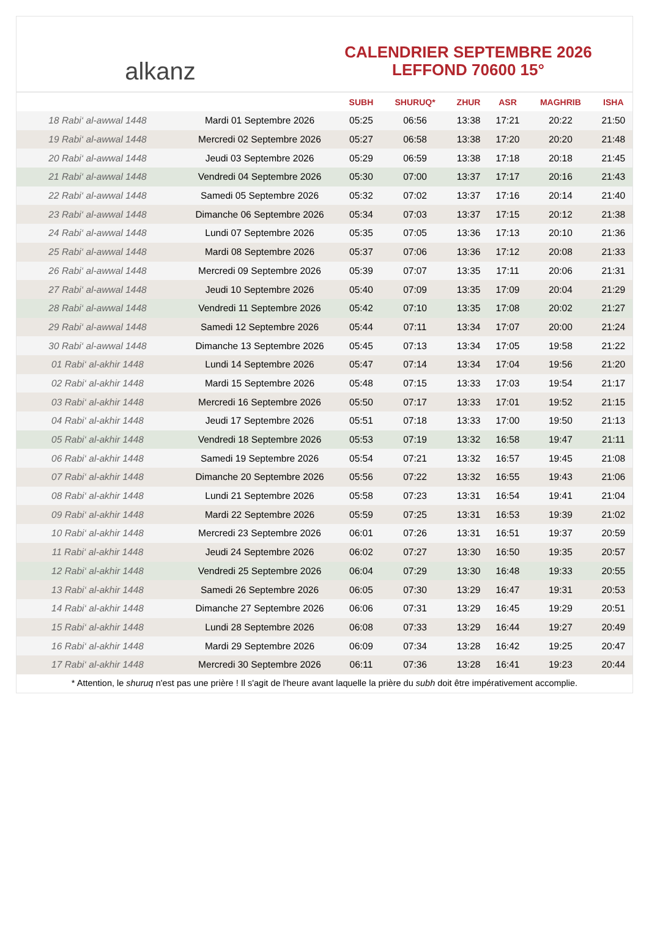alkanz
CALENDRIER SEPTEMBRE 2026
LEFFOND 70600 15°
| | | SUBH | SHURUQ* | ZHUR | ASR | MAGHRIB | ISHA |
| --- | --- | --- | --- | --- | --- | --- | --- |
| 18 Rabi‘ al-awwal 1448 | Mardi 01 Septembre 2026 | 05:25 | 06:56 | 13:38 | 17:21 | 20:22 | 21:50 |
| 19 Rabi‘ al-awwal 1448 | Mercredi 02 Septembre 2026 | 05:27 | 06:58 | 13:38 | 17:20 | 20:20 | 21:48 |
| 20 Rabi‘ al-awwal 1448 | Jeudi 03 Septembre 2026 | 05:29 | 06:59 | 13:38 | 17:18 | 20:18 | 21:45 |
| 21 Rabi‘ al-awwal 1448 | Vendredi 04 Septembre 2026 | 05:30 | 07:00 | 13:37 | 17:17 | 20:16 | 21:43 |
| 22 Rabi‘ al-awwal 1448 | Samedi 05 Septembre 2026 | 05:32 | 07:02 | 13:37 | 17:16 | 20:14 | 21:40 |
| 23 Rabi‘ al-awwal 1448 | Dimanche 06 Septembre 2026 | 05:34 | 07:03 | 13:37 | 17:15 | 20:12 | 21:38 |
| 24 Rabi‘ al-awwal 1448 | Lundi 07 Septembre 2026 | 05:35 | 07:05 | 13:36 | 17:13 | 20:10 | 21:36 |
| 25 Rabi‘ al-awwal 1448 | Mardi 08 Septembre 2026 | 05:37 | 07:06 | 13:36 | 17:12 | 20:08 | 21:33 |
| 26 Rabi‘ al-awwal 1448 | Mercredi 09 Septembre 2026 | 05:39 | 07:07 | 13:35 | 17:11 | 20:06 | 21:31 |
| 27 Rabi‘ al-awwal 1448 | Jeudi 10 Septembre 2026 | 05:40 | 07:09 | 13:35 | 17:09 | 20:04 | 21:29 |
| 28 Rabi‘ al-awwal 1448 | Vendredi 11 Septembre 2026 | 05:42 | 07:10 | 13:35 | 17:08 | 20:02 | 21:27 |
| 29 Rabi‘ al-awwal 1448 | Samedi 12 Septembre 2026 | 05:44 | 07:11 | 13:34 | 17:07 | 20:00 | 21:24 |
| 30 Rabi‘ al-awwal 1448 | Dimanche 13 Septembre 2026 | 05:45 | 07:13 | 13:34 | 17:05 | 19:58 | 21:22 |
| 01 Rabi‘ al-akhir 1448 | Lundi 14 Septembre 2026 | 05:47 | 07:14 | 13:34 | 17:04 | 19:56 | 21:20 |
| 02 Rabi‘ al-akhir 1448 | Mardi 15 Septembre 2026 | 05:48 | 07:15 | 13:33 | 17:03 | 19:54 | 21:17 |
| 03 Rabi‘ al-akhir 1448 | Mercredi 16 Septembre 2026 | 05:50 | 07:17 | 13:33 | 17:01 | 19:52 | 21:15 |
| 04 Rabi‘ al-akhir 1448 | Jeudi 17 Septembre 2026 | 05:51 | 07:18 | 13:33 | 17:00 | 19:50 | 21:13 |
| 05 Rabi‘ al-akhir 1448 | Vendredi 18 Septembre 2026 | 05:53 | 07:19 | 13:32 | 16:58 | 19:47 | 21:11 |
| 06 Rabi‘ al-akhir 1448 | Samedi 19 Septembre 2026 | 05:54 | 07:21 | 13:32 | 16:57 | 19:45 | 21:08 |
| 07 Rabi‘ al-akhir 1448 | Dimanche 20 Septembre 2026 | 05:56 | 07:22 | 13:32 | 16:55 | 19:43 | 21:06 |
| 08 Rabi‘ al-akhir 1448 | Lundi 21 Septembre 2026 | 05:58 | 07:23 | 13:31 | 16:54 | 19:41 | 21:04 |
| 09 Rabi‘ al-akhir 1448 | Mardi 22 Septembre 2026 | 05:59 | 07:25 | 13:31 | 16:53 | 19:39 | 21:02 |
| 10 Rabi‘ al-akhir 1448 | Mercredi 23 Septembre 2026 | 06:01 | 07:26 | 13:31 | 16:51 | 19:37 | 20:59 |
| 11 Rabi‘ al-akhir 1448 | Jeudi 24 Septembre 2026 | 06:02 | 07:27 | 13:30 | 16:50 | 19:35 | 20:57 |
| 12 Rabi‘ al-akhir 1448 | Vendredi 25 Septembre 2026 | 06:04 | 07:29 | 13:30 | 16:48 | 19:33 | 20:55 |
| 13 Rabi‘ al-akhir 1448 | Samedi 26 Septembre 2026 | 06:05 | 07:30 | 13:29 | 16:47 | 19:31 | 20:53 |
| 14 Rabi‘ al-akhir 1448 | Dimanche 27 Septembre 2026 | 06:06 | 07:31 | 13:29 | 16:45 | 19:29 | 20:51 |
| 15 Rabi‘ al-akhir 1448 | Lundi 28 Septembre 2026 | 06:08 | 07:33 | 13:29 | 16:44 | 19:27 | 20:49 |
| 16 Rabi‘ al-akhir 1448 | Mardi 29 Septembre 2026 | 06:09 | 07:34 | 13:28 | 16:42 | 19:25 | 20:47 |
| 17 Rabi‘ al-akhir 1448 | Mercredi 30 Septembre 2026 | 06:11 | 07:36 | 13:28 | 16:41 | 19:23 | 20:44 |
* Attention, le shuruq n'est pas une prière ! Il s'agit de l'heure avant laquelle la prière du subh doit être impérativement accomplie.